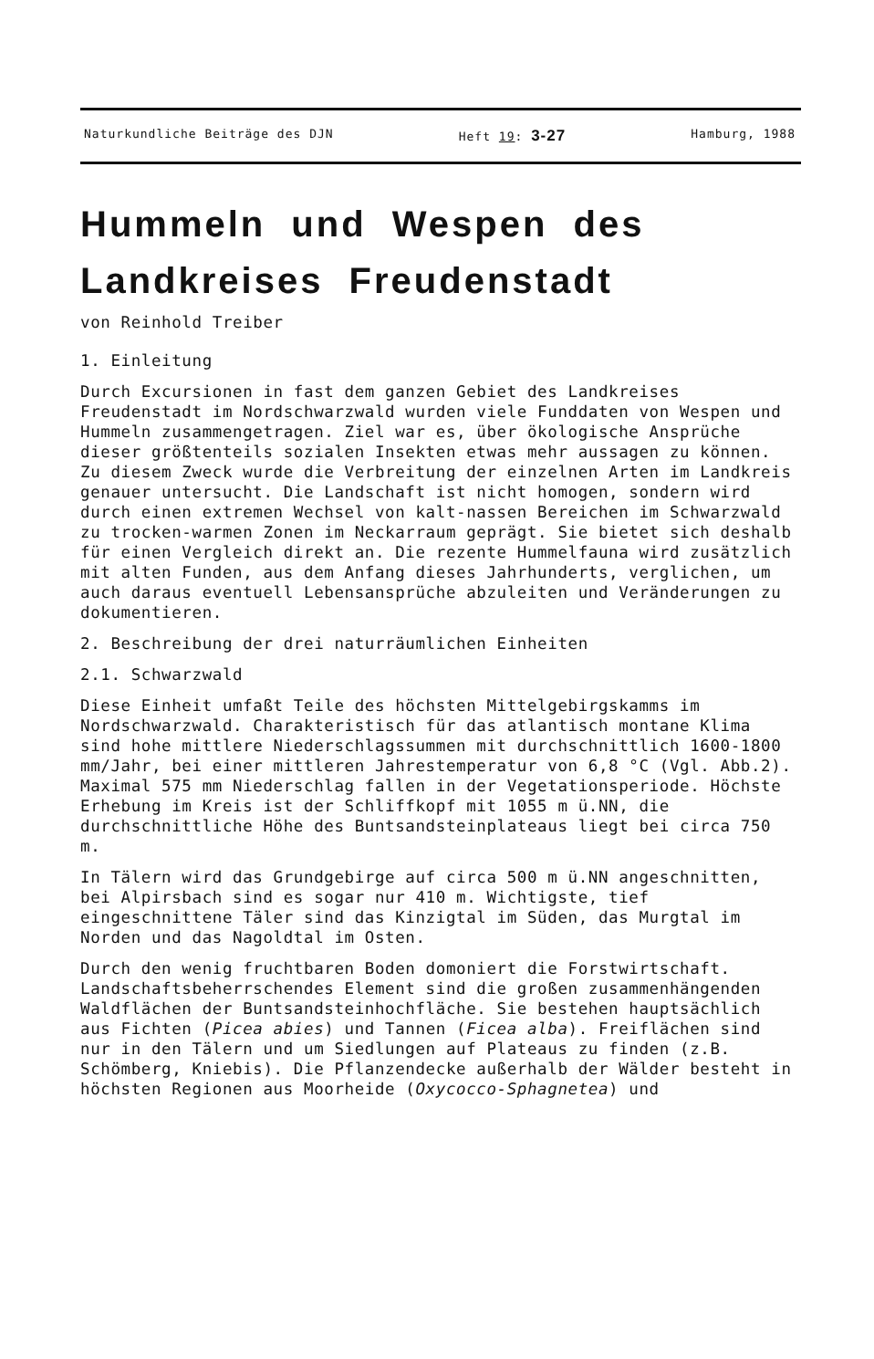Naturkundliche Beiträge des DJN Heft 19: 3-27 Hamburg, 1988
Hummeln und Wespen des
Landkreises Freudenstadt
von Reinhold Treiber
1. Einleitung
Durch Excursionen in fast dem ganzen Gebiet des Landkreises Freudenstadt im Nordschwarzwald wurden viele Funddaten von Wespen und Hummeln zusammengetragen. Ziel war es, über ökologische Ansprüche dieser größtenteils sozialen Insekten etwas mehr aussagen zu können. Zu diesem Zweck wurde die Verbreitung der einzelnen Arten im Landkreis genauer untersucht. Die Landschaft ist nicht homogen, sondern wird durch einen extremen Wechsel von kalt-nassen Bereichen im Schwarzwald zu trocken-warmen Zonen im Neckarraum geprägt. Sie bietet sich deshalb für einen Vergleich direkt an. Die rezente Hummelfauna wird zusätzlich mit alten Funden, aus dem Anfang dieses Jahrhunderts, verglichen, um auch daraus eventuell Lebensansprüche abzuleiten und Veränderungen zu dokumentieren.
2. Beschreibung der drei naturräumlichen Einheiten
2.1. Schwarzwald
Diese Einheit umfaßt Teile des höchsten Mittelgebirgskamms im Nordschwarzwald. Charakteristisch für das atlantisch montane Klima sind hohe mittlere Niederschlagssummen mit durchschnittlich 1600-1800 mm/Jahr, bei einer mittleren Jahrestemperatur von 6,8 °C (Vgl. Abb.2). Maximal 575 mm Niederschlag fallen in der Vegetationsperiode. Höchste Erhebung im Kreis ist der Schliffkopf mit 1055 m ü.NN, die durchschnittliche Höhe des Buntsandsteinplateaus liegt bei circa 750 m.
In Tälern wird das Grundgebirge auf circa 500 m ü.NN angeschnitten, bei Alpirsbach sind es sogar nur 410 m. Wichtigste, tief eingeschnittene Täler sind das Kinzigtal im Süden, das Murgtal im Norden und das Nagoldtal im Osten.
Durch den wenig fruchtbaren Boden domoniert die Forstwirtschaft. Landschaftsbeherrschendes Element sind die großen zusammenhängenden Waldflächen der Buntsandsteinhochfläche. Sie bestehen hauptsächlich aus Fichten (Picea abies) und Tannen (Ficea alba). Freiflächen sind nur in den Tälern und um Siedlungen auf Plateaus zu finden (z.B. Schömberg, Kniebis). Die Pflanzendecke außerhalb der Wälder besteht in höchsten Regionen aus Moorheide (Oxycocco-Sphagnetea) und